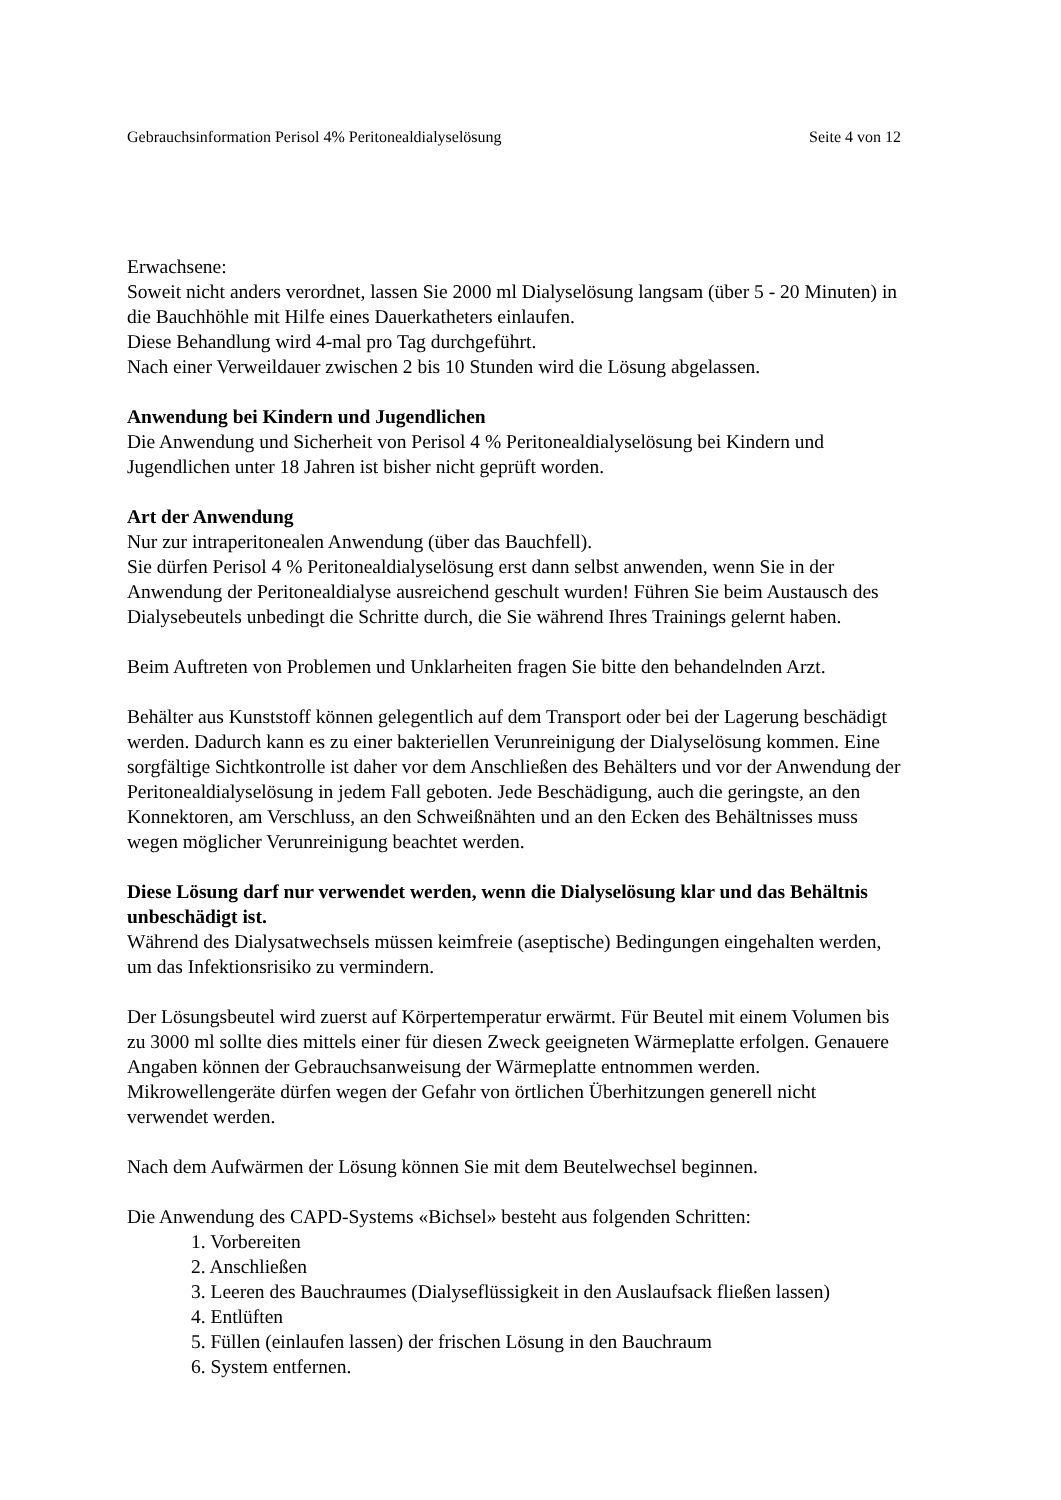Gebrauchsinformation Perisol 4% Peritonealdialyselösung Seite 4 von 12
Erwachsene:
Soweit nicht anders verordnet, lassen Sie 2000 ml Dialyselösung langsam (über 5 - 20 Minuten) in die Bauchhöhle mit Hilfe eines Dauerkatheters einlaufen.
Diese Behandlung wird 4-mal pro Tag durchgeführt.
Nach einer Verweildauer zwischen 2 bis 10 Stunden wird die Lösung abgelassen.
Anwendung bei Kindern und Jugendlichen
Die Anwendung und Sicherheit von Perisol 4 % Peritonealdialyselösung bei Kindern und Jugendlichen unter 18 Jahren ist bisher nicht geprüft worden.
Art der Anwendung
Nur zur intraperitonealen Anwendung (über das Bauchfell).
Sie dürfen Perisol 4 % Peritonealdialyselösung erst dann selbst anwenden, wenn Sie in der Anwendung der Peritonealdialyse ausreichend geschult wurden! Führen Sie beim Austausch des Dialysebeutels unbedingt die Schritte durch, die Sie während Ihres Trainings gelernt haben.
Beim Auftreten von Problemen und Unklarheiten fragen Sie bitte den behandelnden Arzt.
Behälter aus Kunststoff können gelegentlich auf dem Transport oder bei der Lagerung beschädigt werden. Dadurch kann es zu einer bakteriellen Verunreinigung der Dialyselösung kommen. Eine sorgfältige Sichtkontrolle ist daher vor dem Anschließen des Behälters und vor der Anwendung der Peritonealdialyselösung in jedem Fall geboten. Jede Beschädigung, auch die geringste, an den Konnektoren, am Verschluss, an den Schweißnähten und an den Ecken des Behältnisses muss wegen möglicher Verunreinigung beachtet werden.
Diese Lösung darf nur verwendet werden, wenn die Dialyselösung klar und das Behältnis unbeschädigt ist.
Während des Dialysatwechsels müssen keimfreie (aseptische) Bedingungen eingehalten werden, um das Infektionsrisiko zu vermindern.
Der Lösungsbeutel wird zuerst auf Körpertemperatur erwärmt. Für Beutel mit einem Volumen bis zu 3000 ml sollte dies mittels einer für diesen Zweck geeigneten Wärmeplatte erfolgen. Genauere Angaben können der Gebrauchsanweisung der Wärmeplatte entnommen werden. Mikrowellengeräte dürfen wegen der Gefahr von örtlichen Überhitzungen generell nicht verwendet werden.
Nach dem Aufwärmen der Lösung können Sie mit dem Beutelwechsel beginnen.
Die Anwendung des CAPD-Systems «Bichsel» besteht aus folgenden Schritten:
1. Vorbereiten
2. Anschließen
3. Leeren des Bauchraumes (Dialyseflüssigkeit in den Auslaufsack fließen lassen)
4. Entlüften
5. Füllen (einlaufen lassen) der frischen Lösung in den Bauchraum
6. System entfernen.